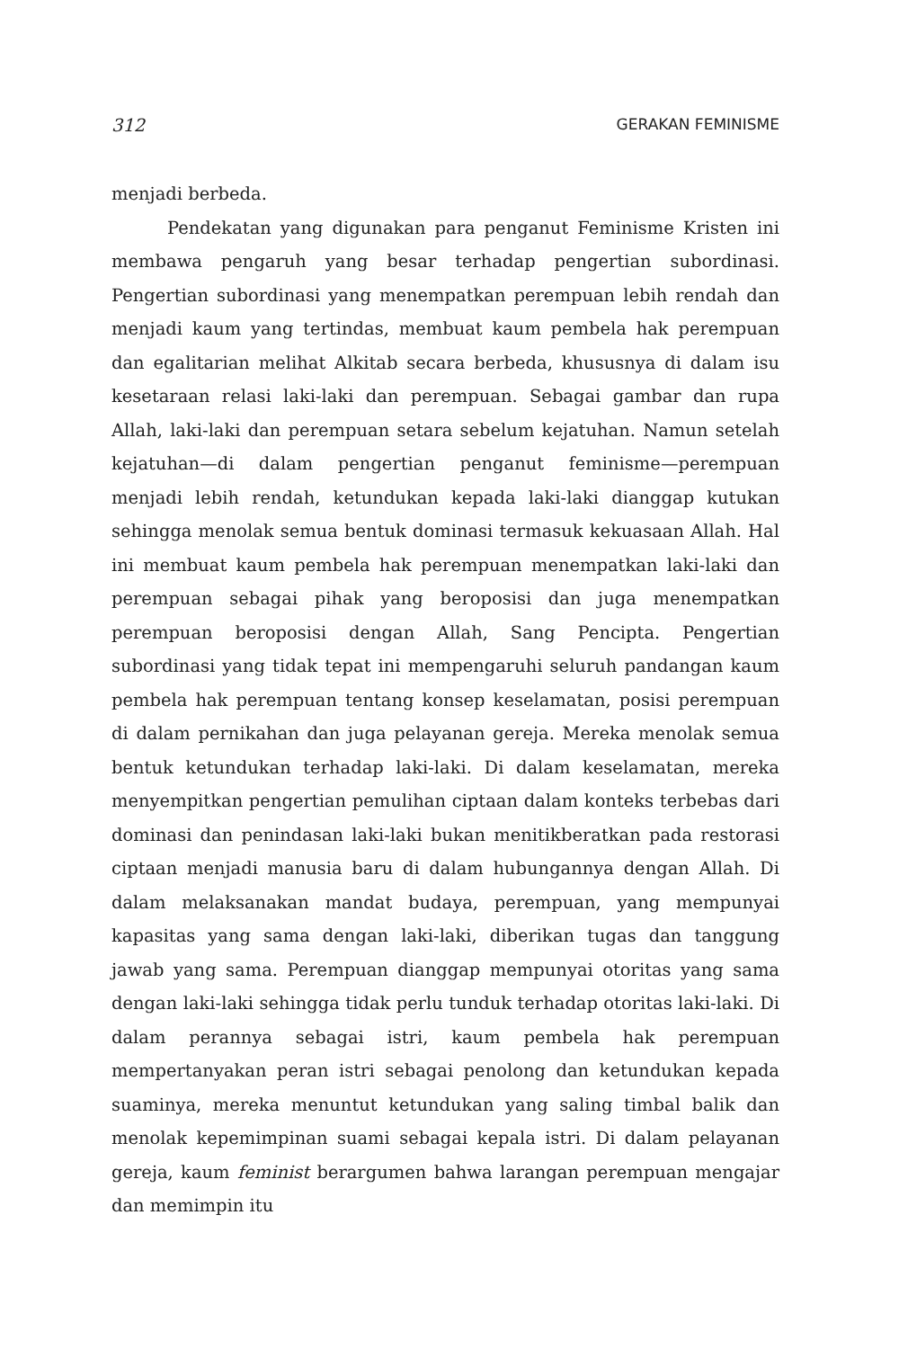312 GERAKAN FEMINISME
menjadi berbeda.
Pendekatan yang digunakan para penganut Feminisme Kristen ini membawa pengaruh yang besar terhadap pengertian subordinasi. Pengertian subordinasi yang menempatkan perempuan lebih rendah dan menjadi kaum yang tertindas, membuat kaum pembela hak perempuan dan egalitarian melihat Alkitab secara berbeda, khususnya di dalam isu kesetaraan relasi laki-laki dan perempuan. Sebagai gambar dan rupa Allah, laki-laki dan perempuan setara sebelum kejatuhan. Namun setelah kejatuhan—di dalam pengertian penganut feminisme—perempuan menjadi lebih rendah, ketundukan kepada laki-laki dianggap kutukan sehingga menolak semua bentuk dominasi termasuk kekuasaan Allah. Hal ini membuat kaum pembela hak perempuan menempatkan laki-laki dan perempuan sebagai pihak yang beroposisi dan juga menempatkan perempuan beroposisi dengan Allah, Sang Pencipta. Pengertian subordinasi yang tidak tepat ini mempengaruhi seluruh pandangan kaum pembela hak perempuan tentang konsep keselamatan, posisi perempuan di dalam pernikahan dan juga pelayanan gereja. Mereka menolak semua bentuk ketundukan terhadap laki-laki. Di dalam keselamatan, mereka menyempitkan pengertian pemulihan ciptaan dalam konteks terbebas dari dominasi dan penindasan laki-laki bukan menitikberatkan pada restorasi ciptaan menjadi manusia baru di dalam hubungannya dengan Allah. Di dalam melaksanakan mandat budaya, perempuan, yang mempunyai kapasitas yang sama dengan laki-laki, diberikan tugas dan tanggung jawab yang sama. Perempuan dianggap mempunyai otoritas yang sama dengan laki-laki sehingga tidak perlu tunduk terhadap otoritas laki-laki. Di dalam perannya sebagai istri, kaum pembela hak perempuan mempertanyakan peran istri sebagai penolong dan ketundukan kepada suaminya, mereka menuntut ketundukan yang saling timbal balik dan menolak kepemimpinan suami sebagai kepala istri. Di dalam pelayanan gereja, kaum feminist berargumen bahwa larangan perempuan mengajar dan memimpin itu